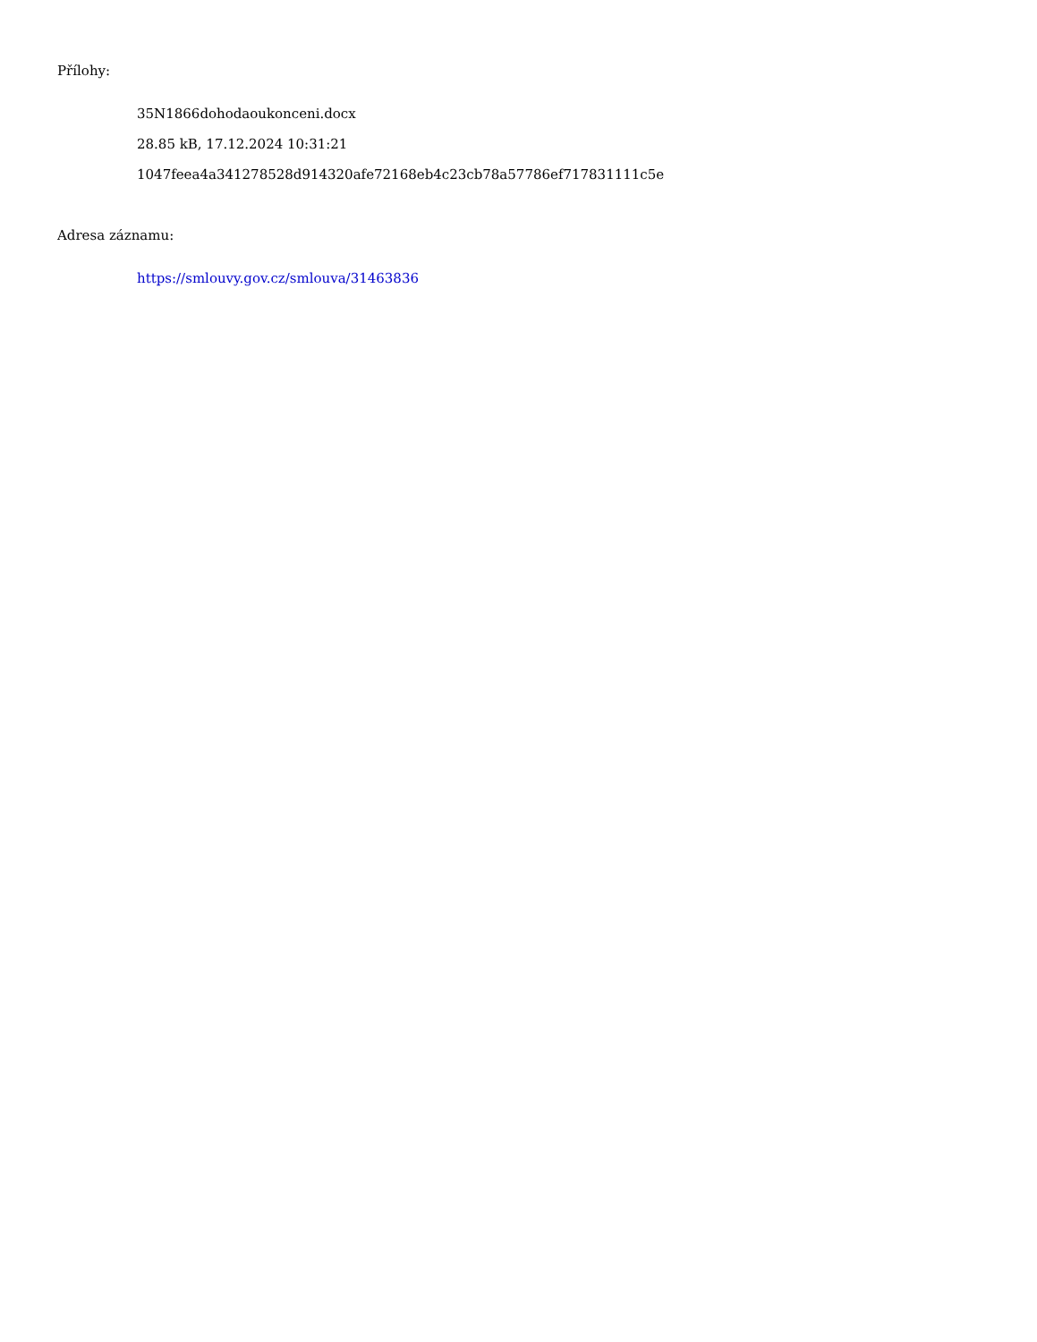Přílohy:
35N1866dohodaoukonceni.docx
28.85 kB, 17.12.2024 10:31:21
1047feea4a341278528d914320afe72168eb4c23cb78a57786ef717831111c5e
Adresa záznamu:
https://smlouvy.gov.cz/smlouva/31463836